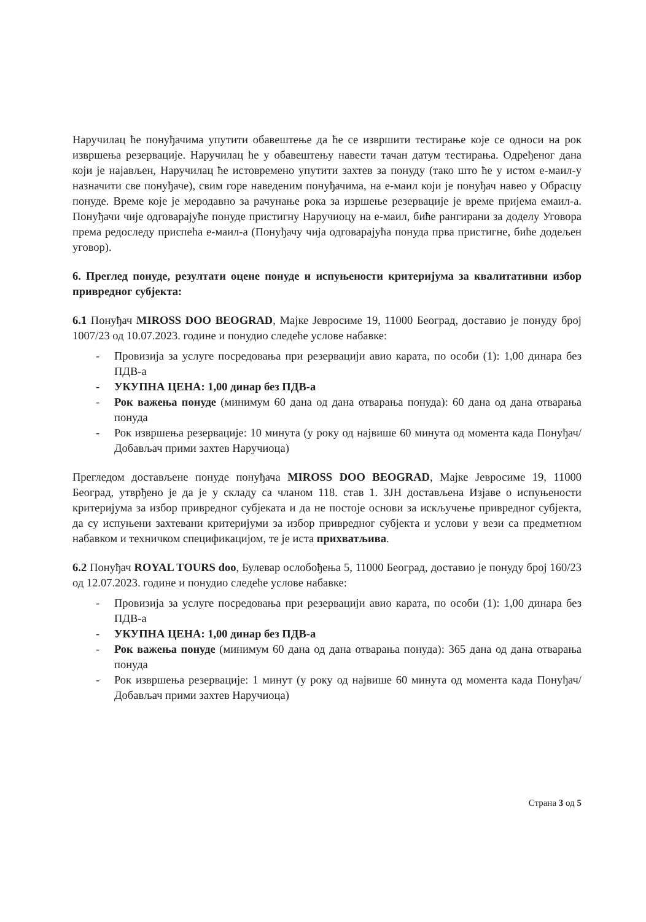Наручилац ће понуђачима упутити обавештење да ће се извршити тестирање које се односи на рок извршења резервације. Наручилац ће у обавештењу навести тачан датум тестирања. Одређеног дана који је најављен, Наручилац ће истовремено упутити захтев за понуду (тако што ће у истом е-маил-у назначити све понуђаче), свим горе наведеним понуђачима, на е-маил који је понуђач навео у Обрасцу понуде. Време које је меродавно за рачунање рока за изршење резервације је време пријема емаил-а. Понуђачи чије одговарајуће понуде пристигну Наручиоцу на е-маил, биће рангирани за доделу Уговора према редоследу приспећа е-маил-а (Понуђачу чија одговарајућа понуда прва пристигне, биће додељен уговор).
6. Преглед понуде, резултати оцене понуде и испуњености критеријума за квалитативни избор привредног субјекта:
6.1 Понуђач MIROSS DOO BEOGRAD, Мајке Јевросиме 19, 11000 Београд, доставио је понуду број 1007/23 од 10.07.2023. године и понудио следеће услове набавке:
- Провизија за услуге посредовања при резервацији авио карата, по особи (1): 1,00 динара без ПДВ-а
- УКУПНА ЦЕНА: 1,00 динар без ПДВ-а
- Рок важења понуде (минимум 60 дана од дана отварања понуда): 60 дана од дана отварања понуда
- Рок извршења резервације: 10 минута (у року од највише 60 минута од момента када Понуђач/Добављач прими захтев Наручиоца)
Прегледом достављене понуде понуђача MIROSS DOO BEOGRAD, Мајке Јевросиме 19, 11000 Београд, утврђено је да је у складу са чланом 118. став 1. ЗЈН достављена Изјаве о испуњености критеријума за избор привредног субјеката и да не постоје основи за искључење привредног субјекта, да су испуњени захтевани критеријуми за избор привредног субјекта и услови у вези са предметном набавком и техничком спецификацијом, те је иста прихватљива.
6.2 Понуђач ROYAL TOURS doo, Булевар ослобођења 5, 11000 Београд, доставио је понуду број 160/23 од 12.07.2023. године и понудио следеће услове набавке:
- Провизија за услуге посредовања при резервацији авио карата, по особи (1): 1,00 динара без ПДВ-а
- УКУПНА ЦЕНА: 1,00 динар без ПДВ-а
- Рок важења понуде (минимум 60 дана од дана отварања понуда): 365 дана од дана отварања понуда
- Рок извршења резервације: 1 минут (у року од највише 60 минута од момента када Понуђач/Добављач прими захтев Наручиоца)
Страна 3 од 5